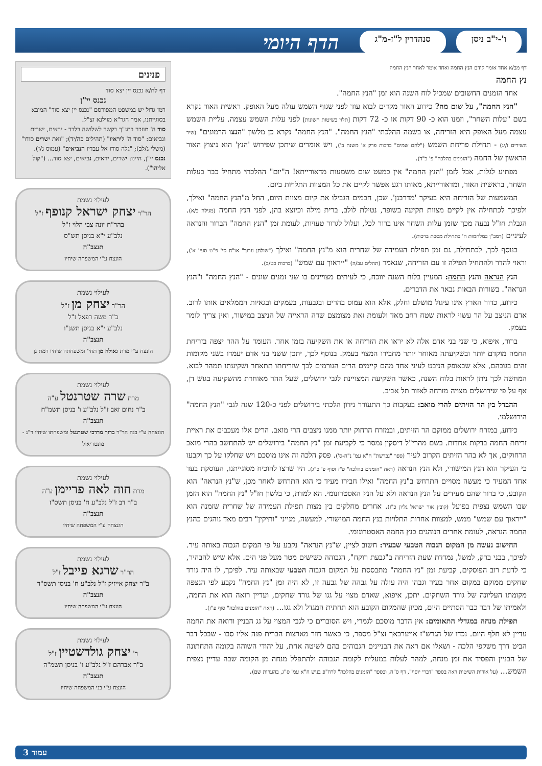ו'-י"ב ניסן סנהדרין ל"ז-מ"ג הדף היומי
דף מב/א אחד אומר קודם הנץ החמה ואחד אומר לאחר הנץ החמה
נץ החמה
אחד הזמנים החשובים שמכיל לוח השנה הוא זמן "הנץ החמה".
"הנץ החמה", על שום מה? כידוע האור מקדים לבוא עוד לפני שגוף השמש עולה מעל האופק. ראשית האור נקרא בשם "עלות השחר", וזמנו הוא כ- 90 דקות או כ- 72 דקות [תלוי בשיטות השונות] לפני עלות השמש עצמה. עליית השמש עצמה מעל האופק היא הזריחה, או בשמה ההלכתי "הנץ החמה". "הנץ החמה" נקרא כן מלשון "הנצו הרמונים" (שיר השירים ז/יג) - תחילת פריחת השמש ("לחם שמים" ברכות פרק א' משנה ב'), ויש אומרים שיתכן שפירוש 'הנץ' הוא ניצוץ האור הראשון של החמה ("הזמנים בהלכה" פ' כ"ד).
מפתיע לגלות, אבל לזמן "הנץ החמה" אין כמעט שום משמעות מדאורייתא! ה"יום" ההלכתי מתחיל כבר בעלות השחר, בראשית האור, ומדאורייתא, מאותו רגע אפשר לקיים את כל המצוות התלויות ביום.
המשמעות של הזריחה היא בעיקר 'מדרבנן'. שכן, חכמים הגבילו את קיום מצוות היום, החל מ"הנץ החמה" ואילך, ולפיכך לכתחילה אין לקיים מצוות תקיעה בשופר, נטילת לולב, ברית מילה וכיוצא בהן, לפני הנץ החמה (מגילה כ/א). הגבלת חז"ל נבעה מכך שזמן עלות השחר אינו ברור לכל, ועלול לגרור טעויות, לעומת זמן "הנץ החמה" הברור והנראה לעיניים (רמב"ן במלחמות ה' בתחילת מסכת ברכות).
בנוסף לכך, לכתחילה, גם זמן תפילת העמידה של שחרית הוא מ"נץ החמה" ואילך ("שולחן ערוך" או"ח סי' פ"ט סעי' א'), וראוי להדר ולהתחיל תפילה זו עם הזריחה, שנאמר (תהלים עב/ה) "ייראוך עם שמש" (ברכות כט/ב).
הנץ הנראה והנץ החמה: המעיין בלוח השנה יווכח, כי לעיתים מצויינים בו שני זמנים שונים - "הנץ החמה" ו"הנץ הנראה". בשורות הבאות נבאר את הדברים.
כידוע, כדור הארץ אינו עיגול מושלם וחלק, אלא הוא עמוס בהרים ובגבעות, בעמקים ובגאיות הממלאים אותו לרוב. אדם הניצב על הר עשוי לראות שטח רחב מאד ולעומת זאת מצומצם שדה הראייה של הניצב במישור, ואין צריך לומר בעמק.
ברור, איפוא, כי שני בני אדם אלה לא יראו את הזריחה או את השקיעה בזמן אחד. העומד על ההר יצפה בזריחת החמה מוקדם יותר ובשקיעתה מאוחר יותר מחבירו המצוי בעמק. בנוסף לכך, יתכן ששני בני אדם יעמדו בשני מקומות זהים בגובהם, אלא שבאופק הניבט לעיני אחד מהם קיימים הרים הגורמים לכך שזריחתו תתאחר ושקיעתו תמהר לבוא. המחשה לכך ניתן לראות בלוח השנה, כאשר השקיעה המצויינת לגבי ירושלים, שעל ההר מאוחרת מהשקיעה בגוש דן, אף על פי שירושלים מצויה מזרחה לאזור תל אביב.
ההבדל בין הר הזיתים להרי מואב: בעקבות כך התעורר נידון הלכתי בירושלים לפני כ-120 שנה לגבי "הנץ החמה" הירושלמי.
כידוע, במזרח ירושלים ממוקם הר הזיתים, ובמזרח הרחוק יותר ממנו ניצבים הרי מואב. הרים אלו מעכבים את ראיית זריחת החמה בדקות אחדות. בשם מהרי"ל דיסקין נמסר כי לקביעת זמן "נץ החמה" בירושלים יש להתחשב בהרי מואב הרחוקים, אך לא בהר הזיתים הקרוב לעיר (ספר "נברשת" ח"א עמ' נ"ח-ס'). פסק הלכה זה אינו מוסכם ויש שחלקו על כך וקבעו כי העיקר הוא הנץ המישורי, ולא הנץ הנראה (ראה "הזמנים בהלכה" פ"ז וסוף פ' כ"ג). היו שרצו להוכיח מסוגייתנו, העוסקת בעד אחד המעיד כי מעשה מסויים התרחש ב"נץ החמה" ואילו חבירו מעיד כי הוא התרחש לאחר מכן, ש"נץ הנראה" הוא הקובע, כי ברור שהם מעידים על הנץ הנראה ולא על הנץ האסטרונומי. הא למדת, כי בלשון חז"ל "נץ החמה" הוא הזמן שבו השמש נצפית בפועל (קובץ אור ישראל גליון כ"ז). אחרים מחלקים בין מצות תפילת העמידה של שחרית שזמנה הוא "ייראוך עם שמש" ממש, למצוות אחרות התלויות בנץ החמה המישורי. למעשה, מנייני "ותיקין" רבים מאד נוהגים כהנץ החמה הנראה, לעומת אחרים הנוהגים כנץ החמה האסטרונומי.
החישוב נעשה מן המקום הגבוה הטבעי שבעיר: חשוב לציין, ש"נץ הנראה" נקבע על פי המקום הגבוה באותה עיר. לפיכך, בבני ברק, למשל, נמדדת שעת הזריחה ב"גבעת רוקח", הגבוהה כשישים מטר מעל פני הים. אלא שיש להבהיר, כי לדעת רוב הפוסקים, קביעת זמן "נץ החמה" מתבססת על המקום הגבוה הטבעי שבאותה עיר. לפיכך, לו היה גורד שחקים ממוקם במקום אחר בעיר וגבהו היה עולה על גבהה של גבעה זו, לא היה זמן "נץ החמה" נקבע לפי הנצפה מקומתו העליונה של גורד השחקים. יתכן, איפוא, שאדם מצוי על גגו של גורד שחקים, ועדיין רואה הוא את החמה, ולאמיתו של דבר כבר הסתיים היום, מכיון שהמקום הקובע הוא תחתית המגדל ולא גגו... (ראה "הזמנים בהלכה" סוף פ"ז).
תפילת מנחה במגדלי התאומים: אין הדבר מוסכם לגמרי, ויש הסוברים כי לגבי המצוי על גג הבניין ורואה את החמה עדיין לא חלף היום. נכדו של הגרש"ז אויערבאך זצ"ל מספר, כי כאשר חזר מארצות הברית פנה אליו סבו - שבכל דבר הביט דרך משקפי הלכה - ושאלו אם ראה את הבניינים הגבוהים בהם לשיטה אחת, על יהודי השוהה בקומה התחתונה של הבניין והפסיד את זמן מנחה, למהר לעלות במעלית לקומה הגבוהה ולהתפלל מנחה מן הקומה שבה עדיין נצפית השמש... (על אודות השיטות ראה בספר "דברי יוסף", דף ס"ח, ובספר "הזמנים בהלכה" לרח"פ בניש ח"א עמ' ס"ג, בהערות שם).
פנינים
דף לח/א נכנס יין יצא סוד
נכנס יי"ן
רמז גדול יש במשפט המפורסם "נכנס יין יצא סוד" המובא בסוגייתנו, אמר הגר"א מוילנא זצ"ל.
סוד ה' מוזכר בתנ"ך בקשר לשלושה בלבד - יראים, ישרים ונביאים: "סוד ה' ליראיו" (תהילים כה/יד); "ואת ישרים סודו" (משלי ג/לב); "גלה סודו אל עבדיו הנביאים" (עמוס ג/ז).
נכנס יי"ן, היינו: ישרים, יראים, נביאים, יצא סוד... ("קול אליהו").
לעילוי נשמת
הר"ר יצחק ישראל קנופף ז"ל
בהר"ח יונה צבי הלוי ז"ל
נלב"ע י"א בניסן תש"ס
תנצב"ה
הונצח ע"י המשפחה שיחיו
לעילוי נשמת
הר"ר יצחק מן ז"ל
ב"ר משה רפאל ז"ל
נלב"ע י"א בניסן תשנ"ו
תנצב"ה
הונצח ע"י מרת גאולה מן תחי' ומשפחתה שיחיו רמת גן
לעילוי נשמת
מרת שרה שטרנטל ע"ה
ב"ר נחום זאב ז"ל נלב"ע ו' בניסן תשמ"ח
תנצב"ה
הונצחה ע"י בנה הר"ר ברוך מרדכי שטרנטל ומשפחתו שיחיו ר"ג - מונטריאול
לעילוי נשמת
מרת חוה לאה פריימן ע"ה
ב"ר דב ז"ל נלב"ע ח' בניסן תשס"ז
תנצב"ה
הונצחה ע"י המשפחה שיחיו
לעילוי נשמת
הר"ר שרגא פייבל ז"ל
ב"ר יצחק אייזיק ז"ל נלב"ע ח' בניסן תשס"ד
תנצב"ה
הונצח ע"י המשפחה שיחיו
לעילוי נשמת
ר' יצחק גולדשטיין ז"ל
ב"ר אברהם ז"ל נלב"ע ו' בניסן תשמ"ה
תנצב"ה
הונצח ע"י בני המשפחה שיחיו
עמוד 3